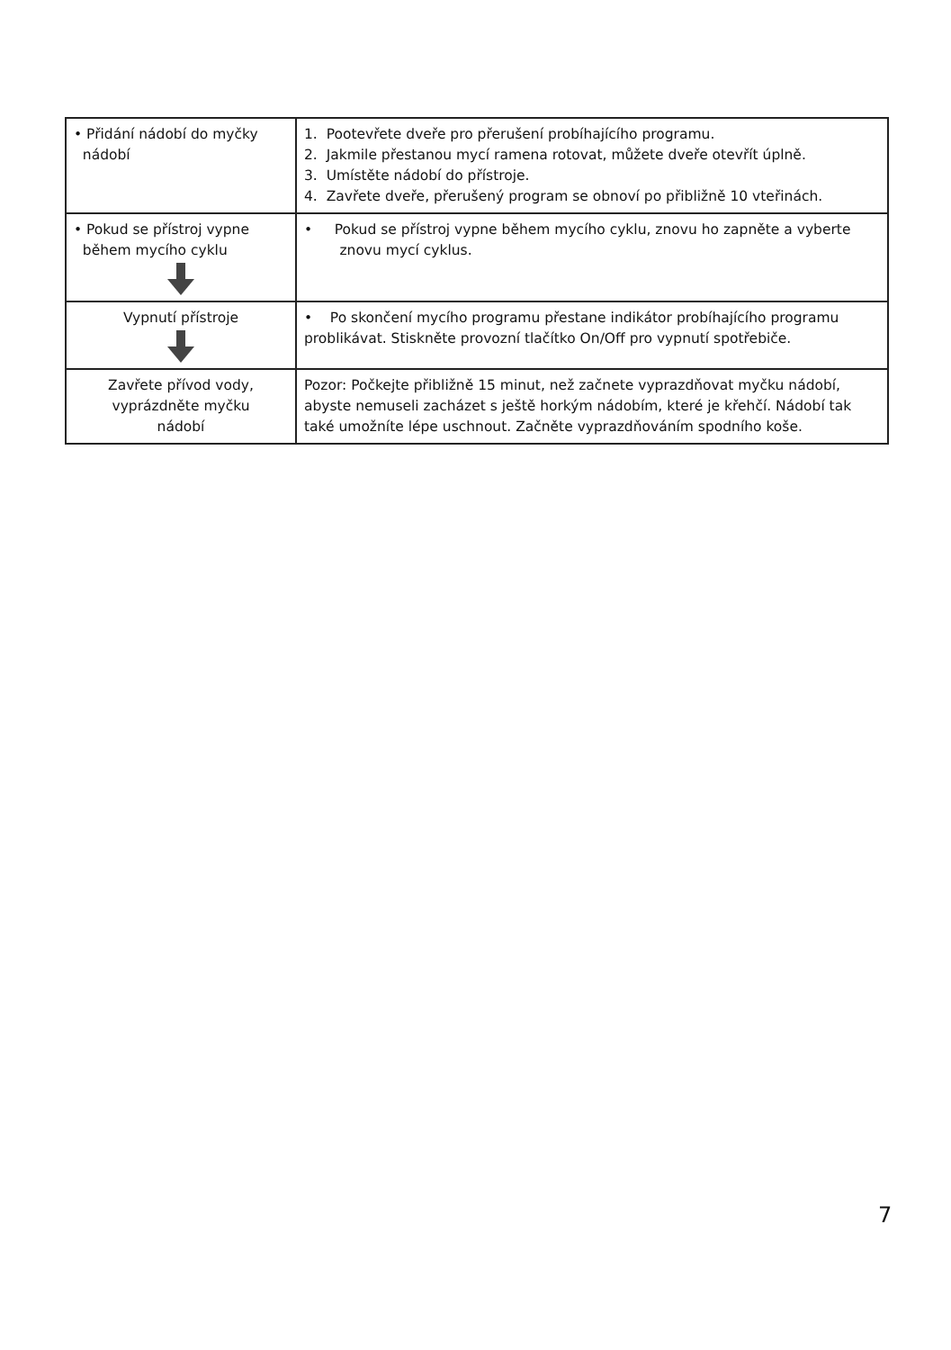| • Přidání nádobí do myčky nádobí | 1. Pootevřete dveře pro přerušení probíhajícího programu. 2. Jakmile přestanou mycí ramena rotovat, můžete dveře otevřít úplně. 3. Umístěte nádobí do přístroje. 4. Zavřete dveře, přerušený program se obnoví po přibližně 10 vteřinách. |
| • Pokud se přístroj vypne během mycího cyklu | • Pokud se přístroj vypne během mycího cyklu, znovu ho zapněte a vyberte znovu mycí cyklus. |
| Vypnutí přístroje | • Po skončení mycího programu přestane indikátor probíhajícího programu problikávat. Stiskněte provozní tlačítko On/Off pro vypnutí spotřebiče. |
| Zavřete přívod vody, vyprázdněte myčku nádobí | Pozor: Počkejte přibližně 15 minut, než začnete vyprazdňovat myčku nádobí, abyste nemuseli zacházet s ještě horkým nádobím, které je křehčí. Nádobí tak také umožníte lépe uschnout. Začněte vyprazdňováním spodního koše. |
7